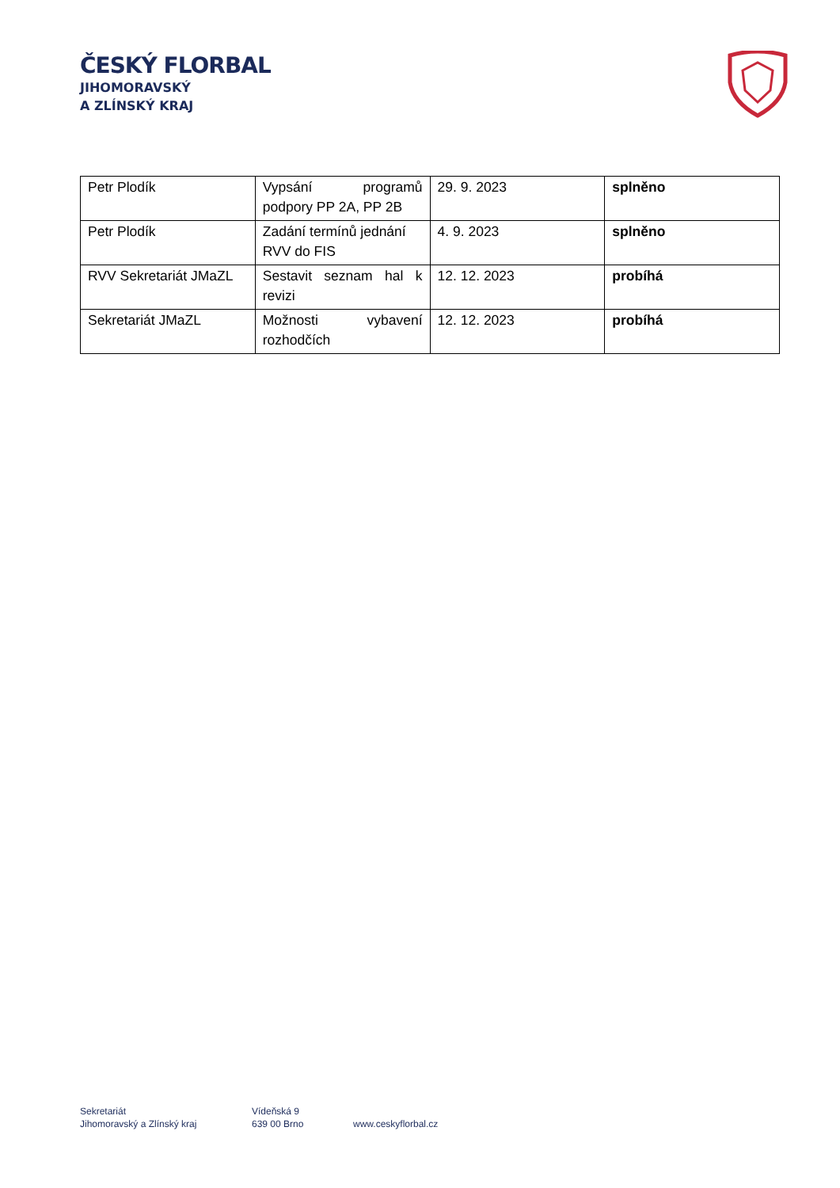ČESKÝ FLORBAL
JIHOMORAVSKÝ
A ZLÍNSKÝ KRAJ
| Petr Plodík | Vypsání programů podpory PP 2A, PP 2B | 29. 9. 2023 | splněno |
| Petr Plodík | Zadání termínů jednání RVV do FIS | 4. 9. 2023 | splněno |
| RVV Sekretariát JMaZL | Sestavit seznam hal k revizi | 12. 12. 2023 | probíhá |
| Sekretariát JMaZL | Možnosti vybavení rozhodčích | 12. 12. 2023 | probíhá |
Sekretariát
Jihomoravský a Zlínský kraj
Vídeňská 9
639 00 Brno
www.ceskyflorbal.cz